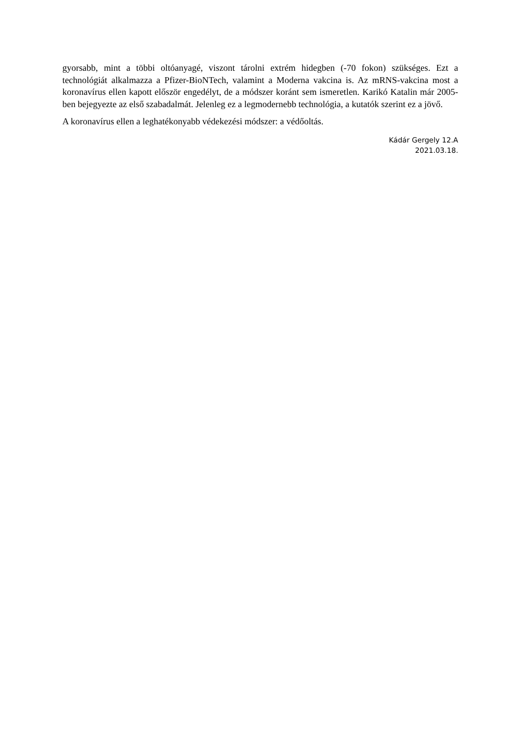gyorsabb, mint a többi oltóanyagé, viszont tárolni extrém hidegben (-70 fokon) szükséges. Ezt a technológiát alkalmazza a Pfizer-BioNTech, valamint a Moderna vakcina is. Az mRNS-vakcina most a koronavírus ellen kapott először engedélyt, de a módszer koránt sem ismeretlen. Karikó Katalin már 2005-ben bejegyezte az első szabadalmát. Jelenleg ez a legmodernebb technológia, a kutatók szerint ez a jövő.
A koronavírus ellen a leghatékonyabb védekezési módszer: a védőoltás.
Kádár Gergely 12.A
2021.03.18.